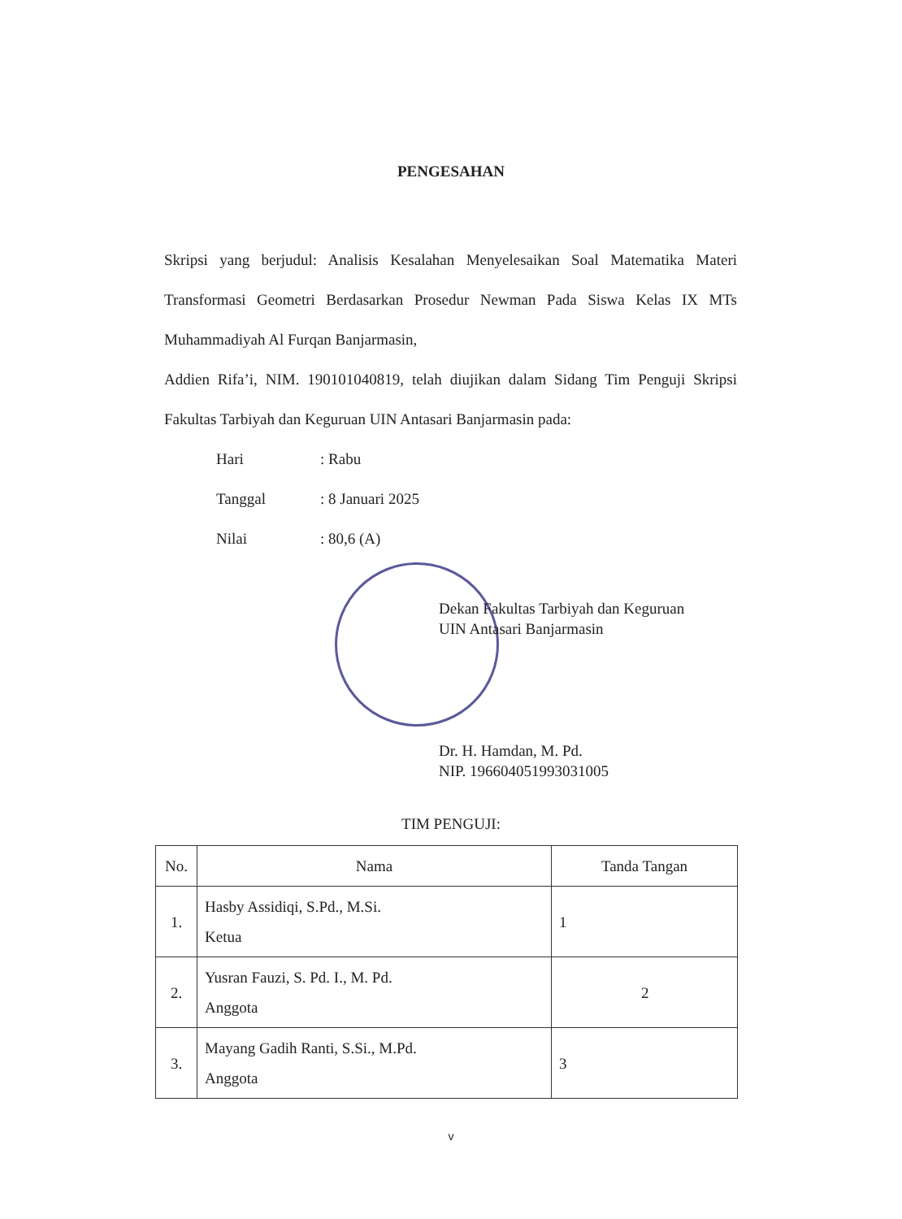PENGESAHAN
Skripsi yang berjudul: Analisis Kesalahan Menyelesaikan Soal Matematika Materi Transformasi Geometri Berdasarkan Prosedur Newman Pada Siswa Kelas IX MTs Muhammadiyah Al Furqan Banjarmasin,
Addien Rifa’i, NIM. 190101040819, telah diujikan dalam Sidang Tim Penguji Skripsi Fakultas Tarbiyah dan Keguruan UIN Antasari Banjarmasin pada:
| Hari | : Rabu |
| Tanggal | : 8 Januari 2025 |
| Nilai | : 80,6 (A) |
Dekan Fakultas Tarbiyah dan Keguruan
UIN Antasari Banjarmasin
Dr. H. Hamdan, M. Pd.
NIP. 196604051993031005
TIM PENGUJI:
| No. | Nama | Tanda Tangan |
| --- | --- | --- |
| 1. | Hasby Assidiqi, S.Pd., M.Si. Ketua | 1 |
| 2. | Yusran Fauzi, S. Pd. I., M. Pd. Anggota | 2 |
| 3. | Mayang Gadih Ranti, S.Si., M.Pd. Anggota | 3 |
v